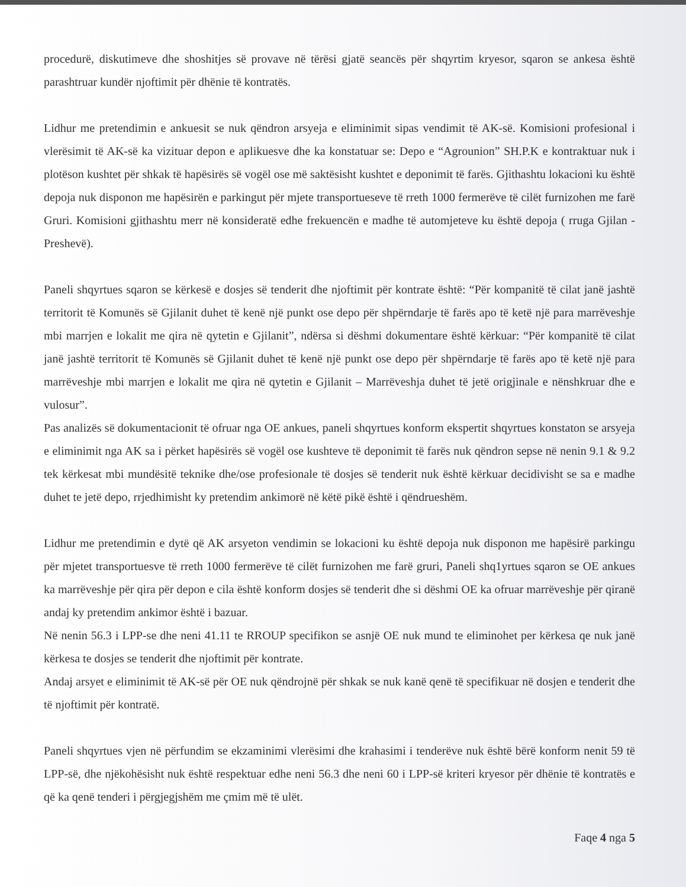procedurë, diskutimeve dhe shoshitjes së provave në tërësi gjatë seancës për shqyrtim kryesor, sqaron se ankesa është parashtruar kundër njoftimit për dhënie të kontratës.
Lidhur me pretendimin e ankuesit se nuk qëndron arsyeja e eliminimit sipas vendimit të AK-së. Komisioni profesional i vlerësimit të AK-së ka vizituar depon e aplikuesve dhe ka konstatuar se: Depo e “Agrounion” SH.P.K e kontraktuar nuk i plotëson kushtet për shkak të hapësirës së vogël ose më saktësisht kushtet e deponimit të farës. Gjithashtu lokacioni ku është depoja nuk disponon me hapësirën e parkingut për mjete transportueseve të rreth 1000 fermerëve të cilët furnizohen me farë Gruri. Komisioni gjithashtu merr në konsideratë edhe frekuencën e madhe të automjeteve ku është depoja ( rruga Gjilan - Preshevë).
Paneli shqyrtues sqaron se kërkesë e dosjes së tenderit dhe njoftimit për kontrate është: “Për kompanitë të cilat janë jashtë territorit të Komunës së Gjilanit duhet të kenë një punkt ose depo për shpërndarje të farës apo të ketë një para marrëveshje mbi marrjen e lokalit me qira në qytetin e Gjilanit”, ndërsa si dëshmi dokumentare është kërkuar: “Për kompanitë të cilat janë jashtë territorit të Komunës së Gjilanit duhet të kenë një punkt ose depo për shpërndarje të farës apo të ketë një para marrëveshje mbi marrjen e lokalit me qira në qytetin e Gjilanit – Marrëveshja duhet të jetë origjinale e nënshkruar dhe e vulosur”.
Pas analizës së dokumentacionit të ofruar nga OE ankues, paneli shqyrtues konform ekspertit shqyrtues konstaton se arsyeja e eliminimit nga AK sa i përket hapësirës së vogël ose kushteve të deponimit të farës nuk qëndron sepse në nenin 9.1 & 9.2 tek kërkesat mbi mundësitë teknike dhe/ose profesionale të dosjes së tenderit nuk është kërkuar decidivisht se sa e madhe duhet te jetë depo, rrjedhimisht ky pretendim ankimorë në këtë pikë është i qëndrueshëm.
Lidhur me pretendimin e dytë që AK arsyeton vendimin se lokacioni ku është depoja nuk disponon me hapësirë parkingu për mjetet transportuesve të rreth 1000 fermerëve të cilët furnizohen me farë gruri, Paneli shq1yrtues sqaron se OE ankues ka marrëveshje për qira për depon e cila është konform dosjes së tenderit dhe si dëshmi OE ka ofruar marrëveshje për qiranë andaj ky pretendim ankimor është i bazuar.
Në nenin 56.3 i LPP-se dhe neni 41.11 te RROUP specifikon se asnjë OE nuk mund te eliminohet per kërkesa qe nuk janë kërkesa te dosjes se tenderit dhe njoftimit për kontrate.
Andaj arsyet e eliminimit të AK-së për OE nuk qëndrojnë për shkak se nuk kanë qenë të specifikuar në dosjen e tenderit dhe të njoftimit për kontratë.
Paneli shqyrtues vjen në përfundim se ekzaminimi vlerësimi dhe krahasimi i tenderëve nuk është bërë konform nenit 59 të LPP-së, dhe njëkohësisht nuk është respektuar edhe neni 56.3 dhe neni 60 i LPP-së kriteri kryesor për dhënie të kontratës e që ka qenë tenderi i përgjegjshëm me çmim më të ulët.
Faqe 4 nga 5